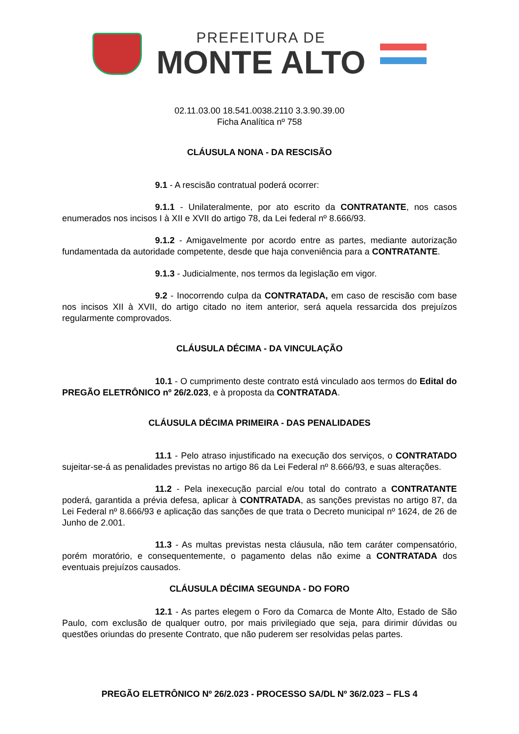PREFEITURA DE
MONTE ALTO
02.11.03.00 18.541.0038.2110 3.3.90.39.00
Ficha Analítica nº 758
CLÁUSULA NONA - DA RESCISÃO
9.1 - A rescisão contratual poderá ocorrer:
9.1.1 - Unilateralmente, por ato escrito da CONTRATANTE, nos casos enumerados nos incisos I à XII e XVII do artigo 78, da Lei federal nº 8.666/93.
9.1.2 - Amigavelmente por acordo entre as partes, mediante autorização fundamentada da autoridade competente, desde que haja conveniência para a CONTRATANTE.
9.1.3 - Judicialmente, nos termos da legislação em vigor.
9.2 - Inocorrendo culpa da CONTRATADA, em caso de rescisão com base nos incisos XII à XVII, do artigo citado no item anterior, será aquela ressarcida dos prejuízos regularmente comprovados.
CLÁUSULA DÉCIMA - DA VINCULAÇÃO
10.1 - O cumprimento deste contrato está vinculado aos termos do Edital do PREGÃO ELETRÔNICO nº 26/2.023, e à proposta da CONTRATADA.
CLÁUSULA DÉCIMA PRIMEIRA - DAS PENALIDADES
11.1 - Pelo atraso injustificado na execução dos serviços, o CONTRATADO sujeitar-se-á as penalidades previstas no artigo 86 da Lei Federal nº 8.666/93, e suas alterações.
11.2 - Pela inexecução parcial e/ou total do contrato a CONTRATANTE poderá, garantida a prévia defesa, aplicar à CONTRATADA, as sanções previstas no artigo 87, da Lei Federal nº 8.666/93 e aplicação das sanções de que trata o Decreto municipal nº 1624, de 26 de Junho de 2.001.
11.3 - As multas previstas nesta cláusula, não tem caráter compensatório, porém moratório, e consequentemente, o pagamento delas não exime a CONTRATADA dos eventuais prejuízos causados.
CLÁUSULA DÉCIMA SEGUNDA - DO FORO
12.1 - As partes elegem o Foro da Comarca de Monte Alto, Estado de São Paulo, com exclusão de qualquer outro, por mais privilegiado que seja, para dirimir dúvidas ou questões oriundas do presente Contrato, que não puderem ser resolvidas pelas partes.
PREGÃO ELETRÔNICO Nº 26/2.023 - PROCESSO SA/DL Nº 36/2.023 – FLS 4